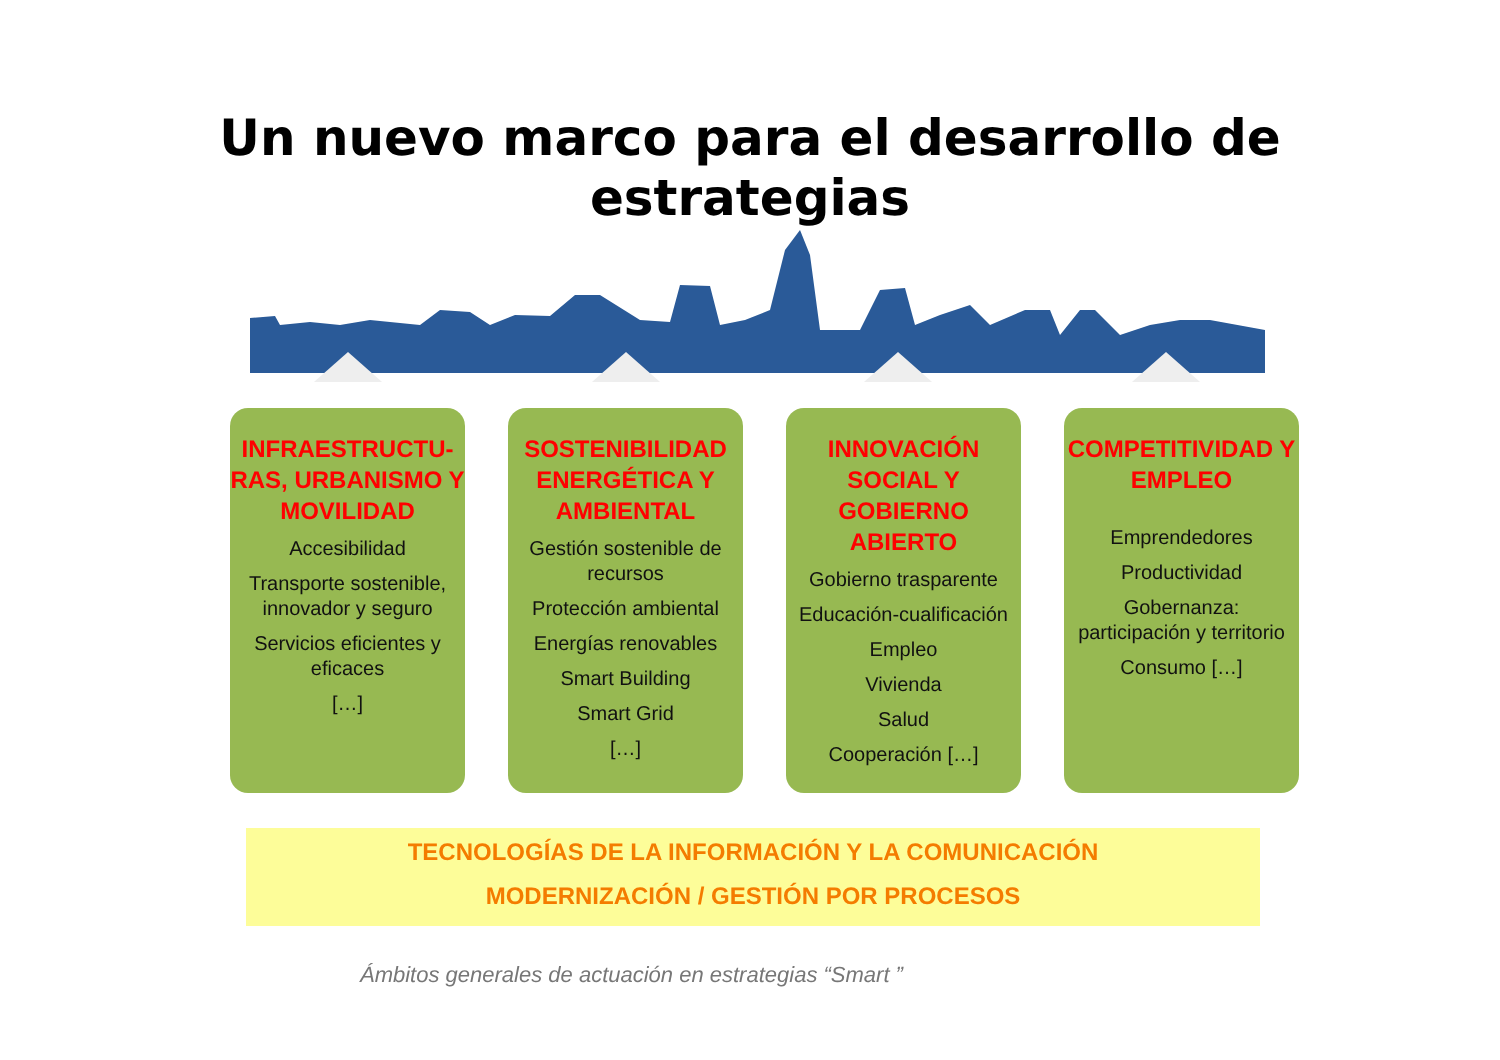Un nuevo marco para el desarrollo de
estrategias
INFRAESTRUCTU-RAS, URBANISMO Y MOVILIDAD
Accesibilidad
Transporte sostenible, innovador y seguro
Servicios eficientes y eficaces
[…]
SOSTENIBILIDAD ENERGÉTICA Y AMBIENTAL
Gestión sostenible de recursos
Protección ambiental
Energías renovables
Smart Building
Smart Grid
[…]
INNOVACIÓN SOCIAL Y GOBIERNO ABIERTO
Gobierno trasparente
Educación-cualificación
Empleo
Vivienda
Salud
Cooperación […]
COMPETITIVIDAD Y EMPLEO
Emprendedores
Productividad
Gobernanza: participación y territorio
Consumo […]
TECNOLOGÍAS DE LA INFORMACIÓN Y LA COMUNICACIÓN
MODERNIZACIÓN / GESTIÓN POR PROCESOS
Ámbitos generales de actuación en estrategias “Smart ”